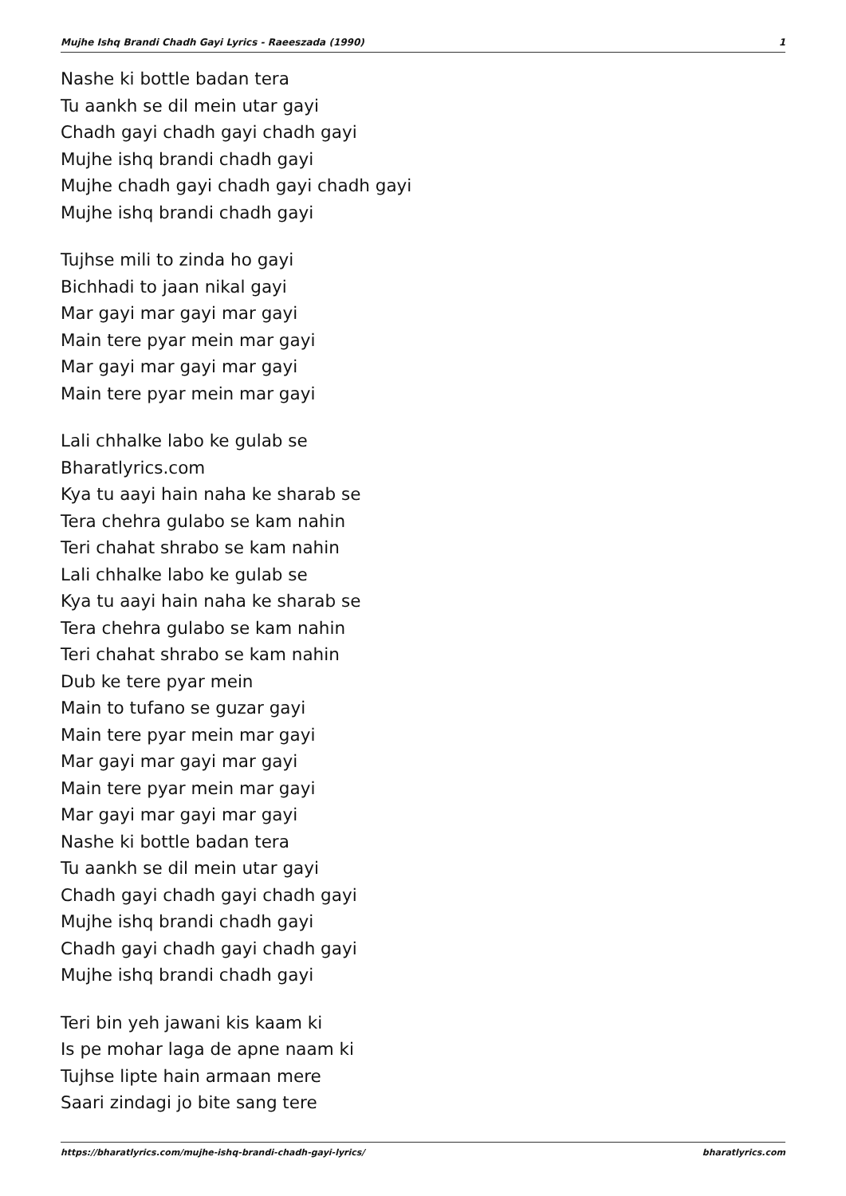Mujhe Ishq Brandi Chadh Gayi Lyrics - Raeeszada (1990) 1
Nashe ki bottle badan tera
Tu aankh se dil mein utar gayi
Chadh gayi chadh gayi chadh gayi
Mujhe ishq brandi chadh gayi
Mujhe chadh gayi chadh gayi chadh gayi
Mujhe ishq brandi chadh gayi
Tujhse mili to zinda ho gayi
Bichhadi to jaan nikal gayi
Mar gayi mar gayi mar gayi
Main tere pyar mein mar gayi
Mar gayi mar gayi mar gayi
Main tere pyar mein mar gayi
Lali chhalke labo ke gulab se
Bharatlyrics.com
Kya tu aayi hain naha ke sharab se
Tera chehra gulabo se kam nahin
Teri chahat shrabo se kam nahin
Lali chhalke labo ke gulab se
Kya tu aayi hain naha ke sharab se
Tera chehra gulabo se kam nahin
Teri chahat shrabo se kam nahin
Dub ke tere pyar mein
Main to tufano se guzar gayi
Main tere pyar mein mar gayi
Mar gayi mar gayi mar gayi
Main tere pyar mein mar gayi
Mar gayi mar gayi mar gayi
Nashe ki bottle badan tera
Tu aankh se dil mein utar gayi
Chadh gayi chadh gayi chadh gayi
Mujhe ishq brandi chadh gayi
Chadh gayi chadh gayi chadh gayi
Mujhe ishq brandi chadh gayi
Teri bin yeh jawani kis kaam ki
Is pe mohar laga de apne naam ki
Tujhse lipte hain armaan mere
Saari zindagi jo bite sang tere
https://bharatlyrics.com/mujhe-ishq-brandi-chadh-gayi-lyrics/ bharatlyrics.com